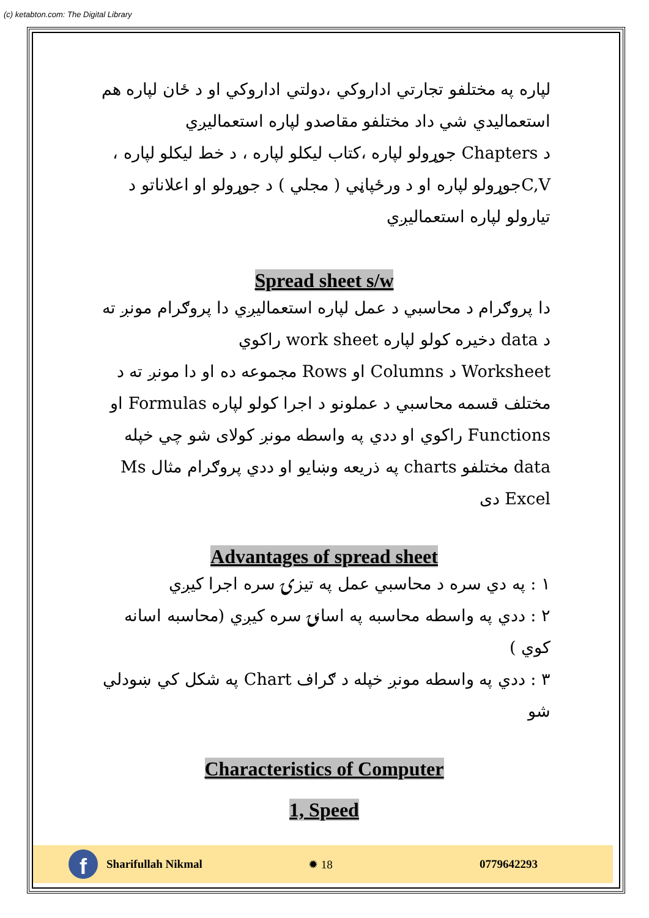(c) ketabton.com: The Digital Library
لپاره په مختلفو تجارتي اداروکي ،دولتي اداروکي او د ځان لپاره هم استعمالیدي شي داد مختلفو مقاصدو لپاره استعمالیږي
د Chapters جوړولو لپاره ،کتاب لیکلو لپاره ، د خط لیکلو لپاره ، C,Vجوړولو لپاره او د ورځپاڼي ( مجلي ) د جوړولو او اعلاناتو د تیارولو لپاره استعمالیږي
Spread sheet s/w
دا پروګرام د محاسبي د عمل لپاره استعمالیږي دا پروګرام مونږ ته د data دخیره کولو لپاره work sheet راکوي
Worksheet د Columns او Rows مجموعه ده او دا مونږ ته د مختلف قسمه محاسبي د عملونو د اجرا کولو لپاره Formulas او Functions راکوي او ددي په واسطه مونږ کولای شو چي خپله data مختلفو charts په ذریعه وښایو او ددي پروګرام مثال Ms Excel دی
Advantages of spread sheet
١ : په دي سره د محاسبي عمل په تیزۍ سره اجرا کیږي
٢ : ددي په واسطه محاسبه په اسانۍ سره کیږي (محاسبه اسانه کوي )
٣ : ددي په واسطه مونږ خپله د ګراف Chart په شکل کي ښودلي شو
Characteristics of Computer
1, Speed
f
Sharifullah Nikmal ✹ 18 0779642293